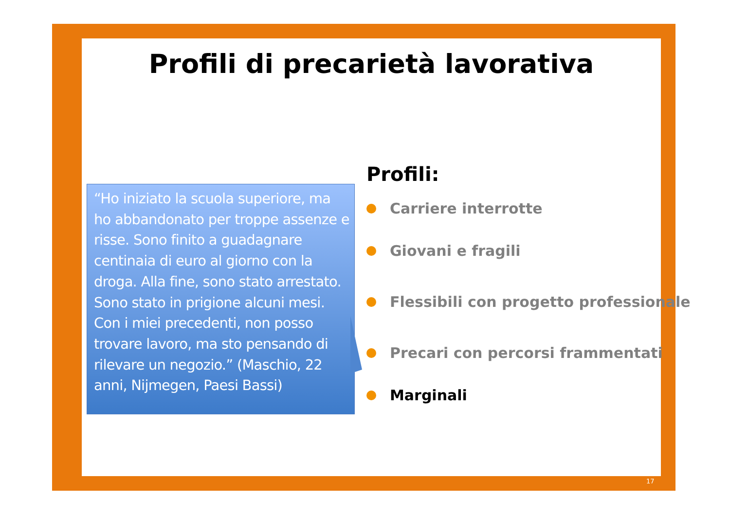Profili di precarietà lavorativa
“Ho iniziato la scuola superiore, ma ho abbandonato per troppe assenze e risse. Sono finito a guadagnare centinaia di euro al giorno con la droga. Alla fine, sono stato arrestato. Sono stato in prigione alcuni mesi. Con i miei precedenti, non posso trovare lavoro, ma sto pensando di rilevare un negozio.” (Maschio, 22 anni, Nijmegen, Paesi Bassi)
Profili:
Carriere interrotte
Giovani e fragili
Flessibili con progetto professionale
Precari con percorsi frammentati
Marginali
17